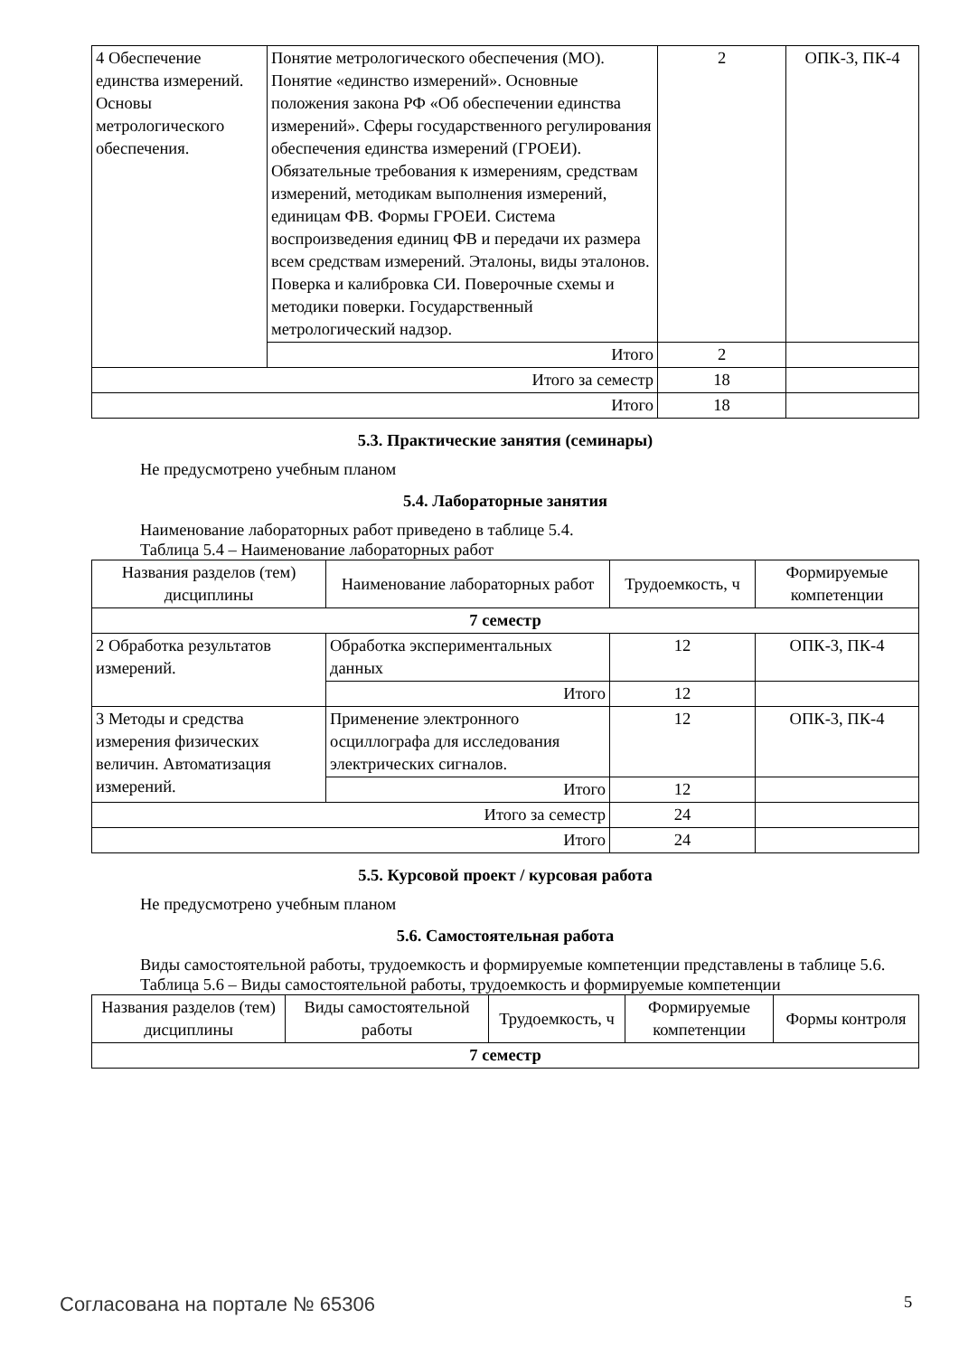| 4 Обеспечение единства измерений. Основы метрологического обеспечения. | Понятие метрологического обеспечения (МО). Понятие «единство измерений». Основные положения закона РФ «Об обеспечении единства измерений». Сферы государственного регулирования обеспечения единства измерений (ГРОЕИ). Обязательные требования к измерениям, средствам измерений, методикам выполнения измерений, единицам ФВ. Формы ГРОЕИ. Система воспроизведения единиц ФВ и передачи их размера всем средствам измерений. Эталоны, виды эталонов. Поверка и калибровка СИ. Поверочные схемы и методики поверки. Государственный метрологический надзор. | 2 | ОПК-3, ПК-4 |
| | Итого | 2 | |
| Итого за семестр | | 18 | |
| Итого | | 18 | |
5.3. Практические занятия (семинары)
Не предусмотрено учебным планом
5.4. Лабораторные занятия
Наименование лабораторных работ приведено в таблице 5.4.
Таблица 5.4 – Наименование лабораторных работ
| Названия разделов (тем) дисциплины | Наименование лабораторных работ | Трудоемкость, ч | Формируемые компетенции |
| --- | --- | --- | --- |
| 7 семестр | | | |
| 2 Обработка результатов измерений. | Обработка экспериментальных данных | 12 | ОПК-3, ПК-4 |
| | Итого | 12 | |
| 3 Методы и средства измерения физических величин. Автоматизация измерений. | Применение электронного осциллографа для исследования электрических сигналов. | 12 | ОПК-3, ПК-4 |
| | Итого | 12 | |
| Итого за семестр | | 24 | |
| Итого | | 24 | |
5.5. Курсовой проект / курсовая работа
Не предусмотрено учебным планом
5.6. Самостоятельная работа
Виды самостоятельной работы, трудоемкость и формируемые компетенции представлены в таблице 5.6.
Таблица 5.6 – Виды самостоятельной работы, трудоемкость и формируемые компетенции
| Названия разделов (тем) дисциплины | Виды самостоятельной работы | Трудоемкость, ч | Формируемые компетенции | Формы контроля |
| --- | --- | --- | --- | --- |
| 7 семестр | | | | |
Согласована на портале № 65306 5